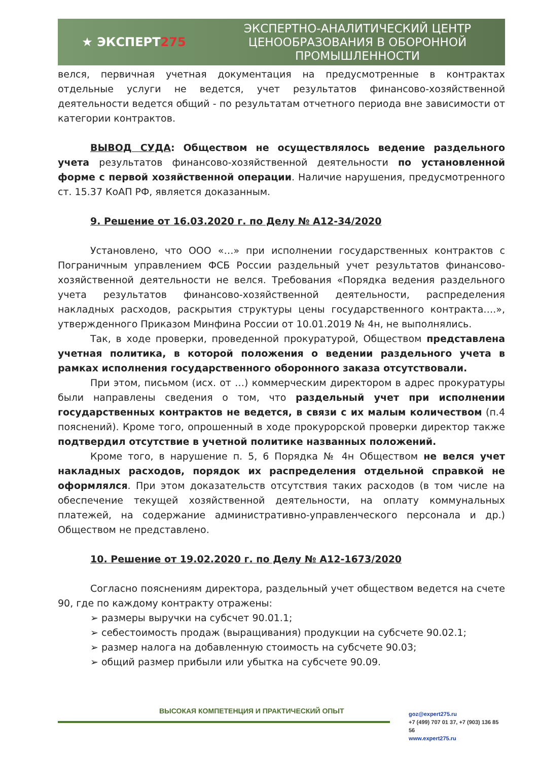★ ЭКСПЕРТ275
ЭКСПЕРТНО-АНАЛИТИЧЕСКИЙ ЦЕНТР ЦЕНООБРАЗОВАНИЯ В ОБОРОННОЙ ПРОМЫШЛЕННОСТИ
велся, первичная учетная документация на предусмотренные в контрактах отдельные услуги не ведется, учет результатов финансово-хозяйственной деятельности ведется общий - по результатам отчетного периода вне зависимости от категории контрактов.
ВЫВОД СУДА: Обществом не осуществлялось ведение раздельного учета результатов финансово-хозяйственной деятельности по установленной форме с первой хозяйственной операции. Наличие нарушения, предусмотренного ст. 15.37 КоАП РФ, является доказанным.
9. Решение от 16.03.2020 г. по Делу № А12-34/2020
Установлено, что ООО «…» при исполнении государственных контрактов с Пограничным управлением ФСБ России раздельный учет результатов финансово-хозяйственной деятельности не велся. Требования «Порядка ведения раздельного учета результатов финансово-хозяйственной деятельности, распределения накладных расходов, раскрытия структуры цены государственного контракта….», утвержденного Приказом Минфина России от 10.01.2019 № 4н, не выполнялись.
Так, в ходе проверки, проведенной прокуратурой, Обществом представлена учетная политика, в которой положения о ведении раздельного учета в рамках исполнения государственного оборонного заказа отсутствовали.
При этом, письмом (исх. от …) коммерческим директором в адрес прокуратуры были направлены сведения о том, что раздельный учет при исполнении государственных контрактов не ведется, в связи с их малым количеством (п.4 пояснений). Кроме того, опрошенный в ходе прокурорской проверки директор также подтвердил отсутствие в учетной политике названных положений.
Кроме того, в нарушение п. 5, 6 Порядка № 4н Обществом не велся учет накладных расходов, порядок их распределения отдельной справкой не оформлялся. При этом доказательств отсутствия таких расходов (в том числе на обеспечение текущей хозяйственной деятельности, на оплату коммунальных платежей, на содержание административно-управленческого персонала и др.) Обществом не представлено.
10. Решение от 19.02.2020 г. по Делу № А12-1673/2020
Согласно пояснениям директора, раздельный учет обществом ведется на счете 90, где по каждому контракту отражены:
➢ размеры выручки на субсчет 90.01.1;
➢ себестоимость продаж (выращивания) продукции на субсчете 90.02.1;
➢ размер налога на добавленную стоимость на субсчете 90.03;
➢ общий размер прибыли или убытка на субсчете 90.09.
ВЫСОКАЯ КОМПЕТЕНЦИЯ И ПРАКТИЧЕСКИЙ ОПЫТ
goz@expert275.ru
+7 (499) 707 01 37, +7 (903) 136 85 56
www.expert275.ru